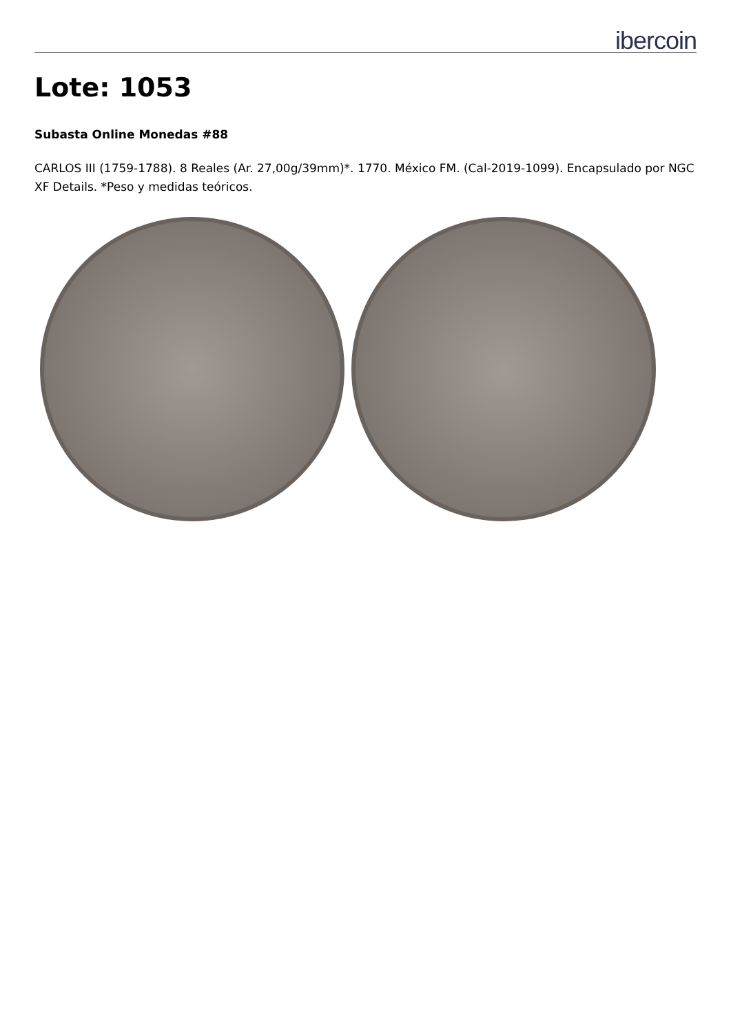ibercoin
Lote: 1053
Subasta Online Monedas #88
CARLOS III (1759-1788). 8 Reales (Ar. 27,00g/39mm)*. 1770. México FM. (Cal-2019-1099). Encapsulado por NGC XF Details. *Peso y medidas teóricos.